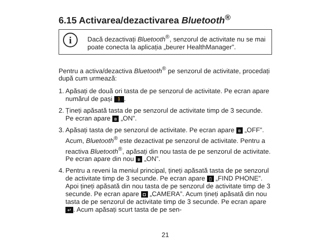6.15 Activarea/dezactivarea Bluetooth<sup>®</sup>
i
Dacă dezactivați Bluetooth<sup>®</sup>, senzorul de activitate nu se mai poate conecta la aplicația „beurer HealthManager”.
Pentru a activa/dezactiva Bluetooth<sup>®</sup> pe senzorul de activitate, procedați după cum urmează:
1. Apăsați de două ori tasta de pe senzorul de activitate. Pe ecran apare numărul de pași 🚶.
2. Țineți apăsată tasta de pe senzorul de activitate timp de 3 secunde. Pe ecran apare ʙ „ON”.
3. Apăsați tasta de pe senzorul de activitate. Pe ecran apare ʙ „OFF”. Acum, Bluetooth<sup>®</sup> este dezactivat pe senzorul de activitate. Pentru a reactiva Bluetooth<sup>®</sup>, apăsați din nou tasta de pe senzorul de activitate. Pe ecran apare din nou ʙ „ON”.
4. Pentru a reveni la meniul principal, țineți apăsată tasta de pe senzorul de activitate timp de 3 secunde. Pe ecran apare ▯ „FIND PHONE”. Apoi țineți apăsată din nou tasta de pe senzorul de activitate timp de 3 secunde. Pe ecran apare ◘ „CAMERA”. Acum țineți apăsată din nou tasta de pe senzorul de activitate timp de 3 secunde. Pe ecran apare ↵. Acum apăsați scurt tasta de pe sen-
21